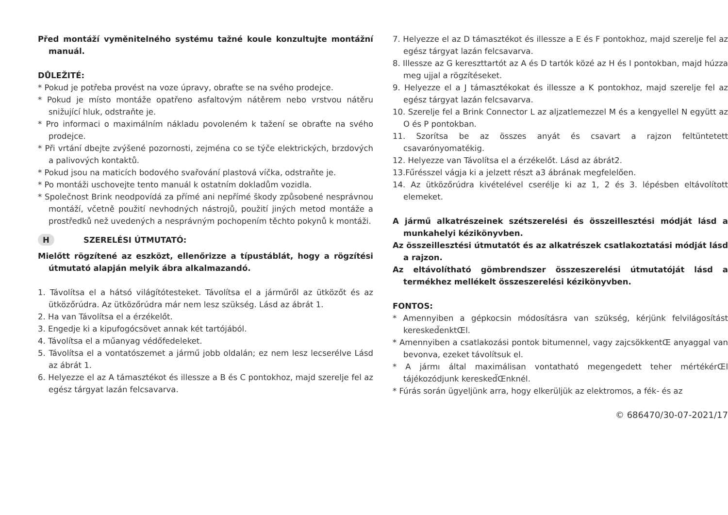Před montáží vyměnitelného systému tažné koule konzultujte montážní manuál.
DŮLEŽITÉ:
* Pokud je potřeba provést na voze úpravy, obraťte se na svého prodejce.
* Pokud je místo montáže opatřeno asfaltovým nátěrem nebo vrstvou nátěru snižující hluk, odstraňte je.
* Pro informaci o maximálním nákladu povoleném k tažení se obraťte na svého prodejce.
* Při vrtání dbejte zvýšené pozornosti, zejména co se týče elektrických, brzdových a palivových kontaktů.
* Pokud jsou na maticích bodového svařování plastová víčka, odstraňte je.
* Po montáži uschovejte tento manuál k ostatním dokladům vozidla.
* Společnost Brink neodpovídá za přímé ani nepřímé škody způsobené nesprávnou montáží, včetně použití nevhodných nástrojů, použití jiných metod montáže a prostředků než uvedených a nesprávným pochopením těchto pokynů k montáži.
H SZERELÉSI ÚTMUTATÓ:
Mielőtt rögzítené az eszközt, ellenőrizze a típustáblát, hogy a rögzítési útmutató alapján melyik ábra alkalmazandó.
1. Távolítsa el a hátsó világítótesteket. Távolítsa el a járműről az ütközőt és az ütközőrúdra. Az ütközőrúdra már nem lesz szükség. Lásd az ábrát 1.
2. Ha van Távolítsa el a érzékelőt.
3. Engedje ki a kipufogócsövet annak két tartójából.
4. Távolítsa el a műanyag védőfedeleket.
5. Távolítsa el a vontatószemet a jármű jobb oldalán; ez nem lesz lecserélve Lásd az ábrát 1.
6. Helyezze el az A támasztékot és illessze a B és C pontokhoz, majd szerelje fel az egész tárgyat lazán felcsavarva.
7. Helyezze el az D támasztékot és illessze a E és F pontokhoz, majd szerelje fel az egész tárgyat lazán felcsavarva.
8. Illessze az G kereszttartót az A és D tartók közé az H és I pontokban, majd húzza meg ujjal a rögzítéseket.
9. Helyezze el a J támasztékokat és illessze a K pontokhoz, majd szerelje fel az egész tárgyat lazán felcsavarva.
10. Szerelje fel a Brink Connector L az aljzatlemezzel M és a kengyellel N együtt az O és P pontokban.
11. Szorítsa be az összes anyát és csavart a rajzon feltüntetett csavarónyomatékig.
12. Helyezze van Távolítsa el a érzékelőt. Lásd az ábrát2.
13.Fűrésszel vágja ki a jelzett részt a3 ábrának megfelelően.
14. Az ütközőrúdra kivételével cserélje ki az 1, 2 és 3. lépésben eltávolított elemeket.
A jármű alkatrészeinek szétszerelési és összeillesztési módját lásd a munkahelyi kézikönyvben.
Az összeillesztési útmutatót és az alkatrészek csatlakoztatási módját lásd a rajzon.
Az eltávolítható gömbrendszer összeszerelési útmutatóját lásd a termékhez mellékelt összeszerelési kézikönyvben.
FONTOS:
* Amennyiben a gépkocsin módosításra van szükség, kérjünk felvilágosítást keresked̈enktŒl.
* Amennyiben a csatlakozási pontok bitumennel, vagy zajcsökkentŒ anyaggal van bevonva, ezeket távolítsuk el.
* A jármı által maximálisan vontatható megengedett teher mértékérŒl tájékozódjunk keresked̈Œnknél.
* Fúrás során ügyeljünk arra, hogy elkerüljük az elektromos, a fék- és az
© 686470/30-07-2021/17